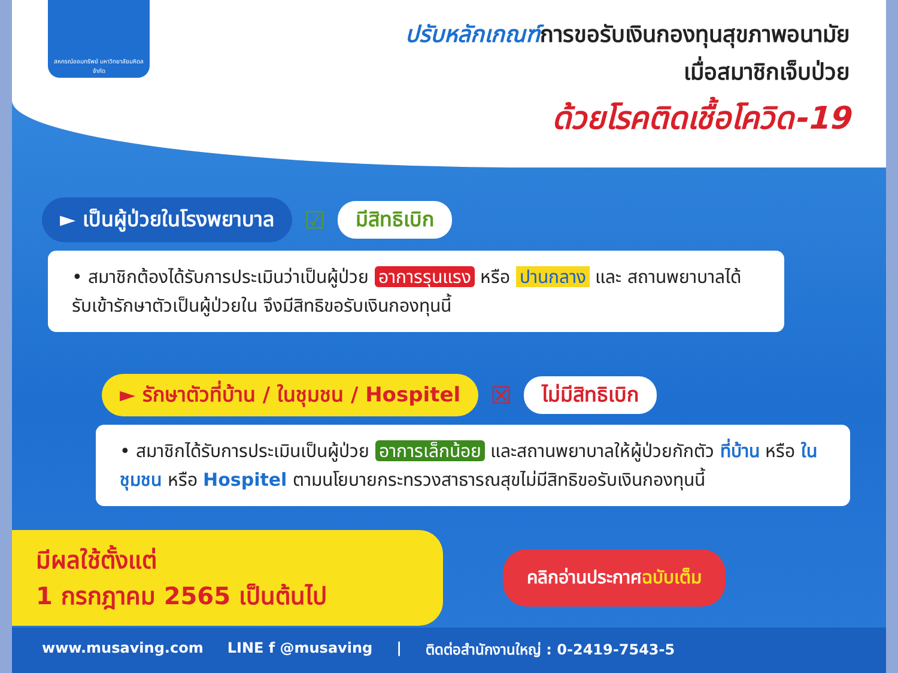สหกรณ์ออมทรัพย์ มหาวิทยาลัยมหิดล จำกัด
ปรับหลักเกณฑ์การขอรับเงินกองทุนสุขภาพอนามัย
เมื่อสมาชิกเจ็บป่วย
ด้วยโรคติดเชื้อโควิด-19
► เป็นผู้ป่วยในโรงพยาบาล ☑ มีสิทธิเบิก
• สมาชิกต้องได้รับการประเมินว่าเป็นผู้ป่วย อาการรุนแรง หรือ ปานกลาง และ สถานพยาบาลได้รับเข้ารักษาตัวเป็นผู้ป่วยใน จึงมีสิทธิขอรับเงินกองทุนนี้
► รักษาตัวที่บ้าน / ในชุมชน / Hospitel ☒ ไม่มีสิทธิเบิก
• สมาชิกได้รับการประเมินเป็นผู้ป่วย อาการเล็กน้อย และสถานพยาบาลให้ผู้ป่วยกักตัว ที่บ้าน หรือ ในชุมชน หรือ Hospitel ตามนโยบายกระทรวงสาธารณสุขไม่มีสิทธิขอรับเงินกองทุนนี้
มีผลใช้ตั้งแต่
1 กรกฎาคม 2565 เป็นต้นไป
คลิกอ่านประกาศฉบับเต็ม
www.musaving.com LINE f @musaving | ติดต่อสำนักงานใหญ่ : 0-2419-7543-5